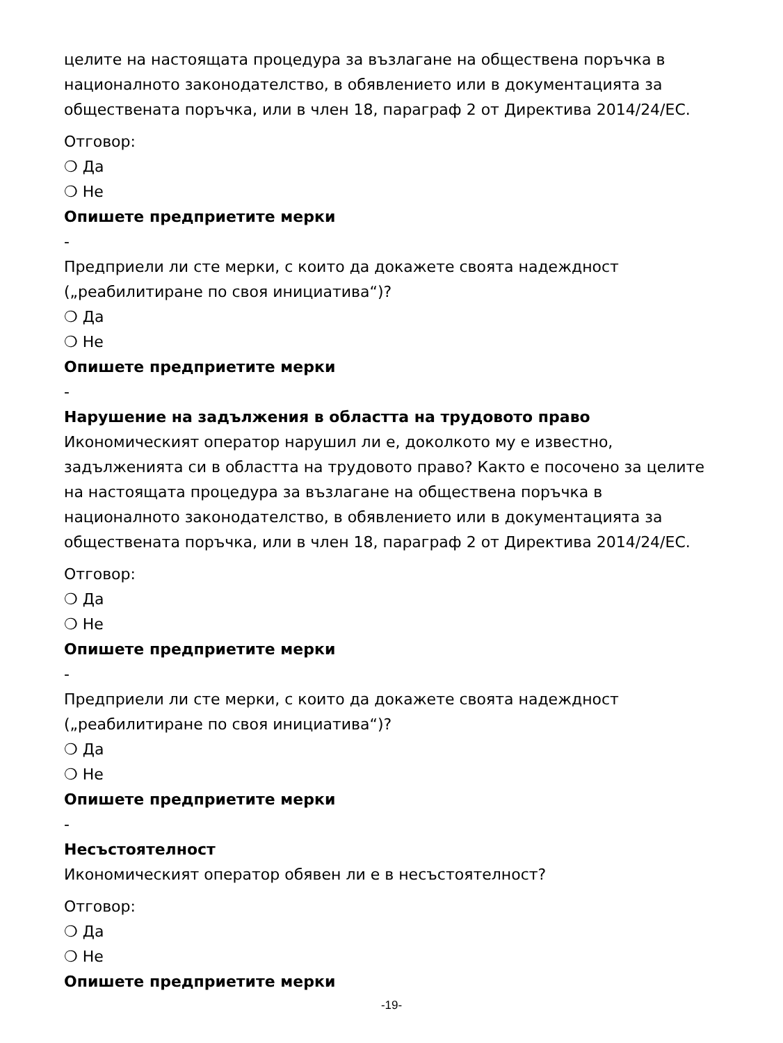целите на настоящата процедура за възлагане на обществена поръчка в националното законодателство, в обявлението или в документацията за обществената поръчка, или в член 18, параграф 2 от Директива 2014/24/ЕС.
Отговор:
❍ Да
❍ Не
Опишете предприетите мерки
-
Предприели ли сте мерки, с които да докажете своята надеждност („реабилитиране по своя инициатива“)?
❍ Да
❍ Не
Опишете предприетите мерки
-
Нарушение на задължения в областта на трудовото право
Икономическият оператор нарушил ли е, доколкото му е известно, задълженията си в областта на трудовото право? Както е посочено за целите на настоящата процедура за възлагане на обществена поръчка в националното законодателство, в обявлението или в документацията за обществената поръчка, или в член 18, параграф 2 от Директива 2014/24/ЕС.
Отговор:
❍ Да
❍ Не
Опишете предприетите мерки
-
Предприели ли сте мерки, с които да докажете своята надеждност („реабилитиране по своя инициатива“)?
❍ Да
❍ Не
Опишете предприетите мерки
-
Несъстоятелност
Икономическият оператор обявен ли е в несъстоятелност?
Отговор:
❍ Да
❍ Не
Опишете предприетите мерки
-19-